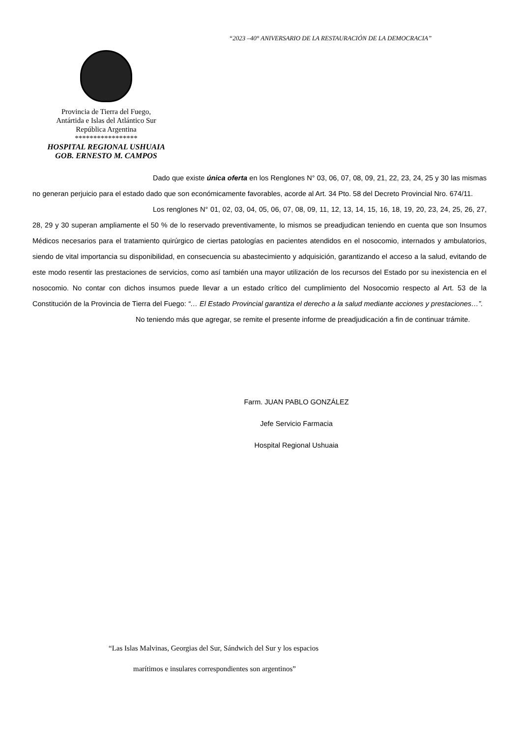“2023 –40° ANIVERSARIO DE LA RESTAURACIÓN DE LA DEMOCRACIA”
Provincia de Tierra del Fuego,
Antártida e Islas del Atlántico Sur
República Argentina
*****************
HOSPITAL REGIONAL USHUAIA
GOB. ERNESTO M. CAMPOS
Dado que existe única oferta en los Renglones N° 03, 06, 07, 08, 09, 21, 22, 23, 24, 25 y 30 las mismas no generan perjuicio para el estado dado que son económicamente favorables, acorde al Art. 34 Pto. 58 del Decreto Provincial Nro. 674/11.
Los renglones N° 01, 02, 03, 04, 05, 06, 07, 08, 09, 11, 12, 13, 14, 15, 16, 18, 19, 20, 23, 24, 25, 26, 27, 28, 29 y 30 superan ampliamente el 50 % de lo reservado preventivamente, lo mismos se preadjudican teniendo en cuenta que son Insumos Médicos necesarios para el tratamiento quirúrgico de ciertas patologías en pacientes atendidos en el nosocomio, internados y ambulatorios, siendo de vital importancia su disponibilidad, en consecuencia su abastecimiento y adquisición, garantizando el acceso a la salud, evitando de este modo resentir las prestaciones de servicios, como así también una mayor utilización de los recursos del Estado por su inexistencia en el nosocomio. No contar con dichos insumos puede llevar a un estado crítico del cumplimiento del Nosocomio respecto al Art. 53 de la Constitución de la Provincia de Tierra del Fuego: “… El Estado Provincial garantiza el derecho a la salud mediante acciones y prestaciones…”.
No teniendo más que agregar, se remite el presente informe de preadjudicación a fin de continuar trámite.
Farm. JUAN PABLO GONZÁLEZ
Jefe Servicio Farmacia
Hospital Regional Ushuaia
“Las Islas Malvinas, Georgias del Sur, Sándwich del Sur y los espacios
marítimos e insulares correspondientes son argentinos”